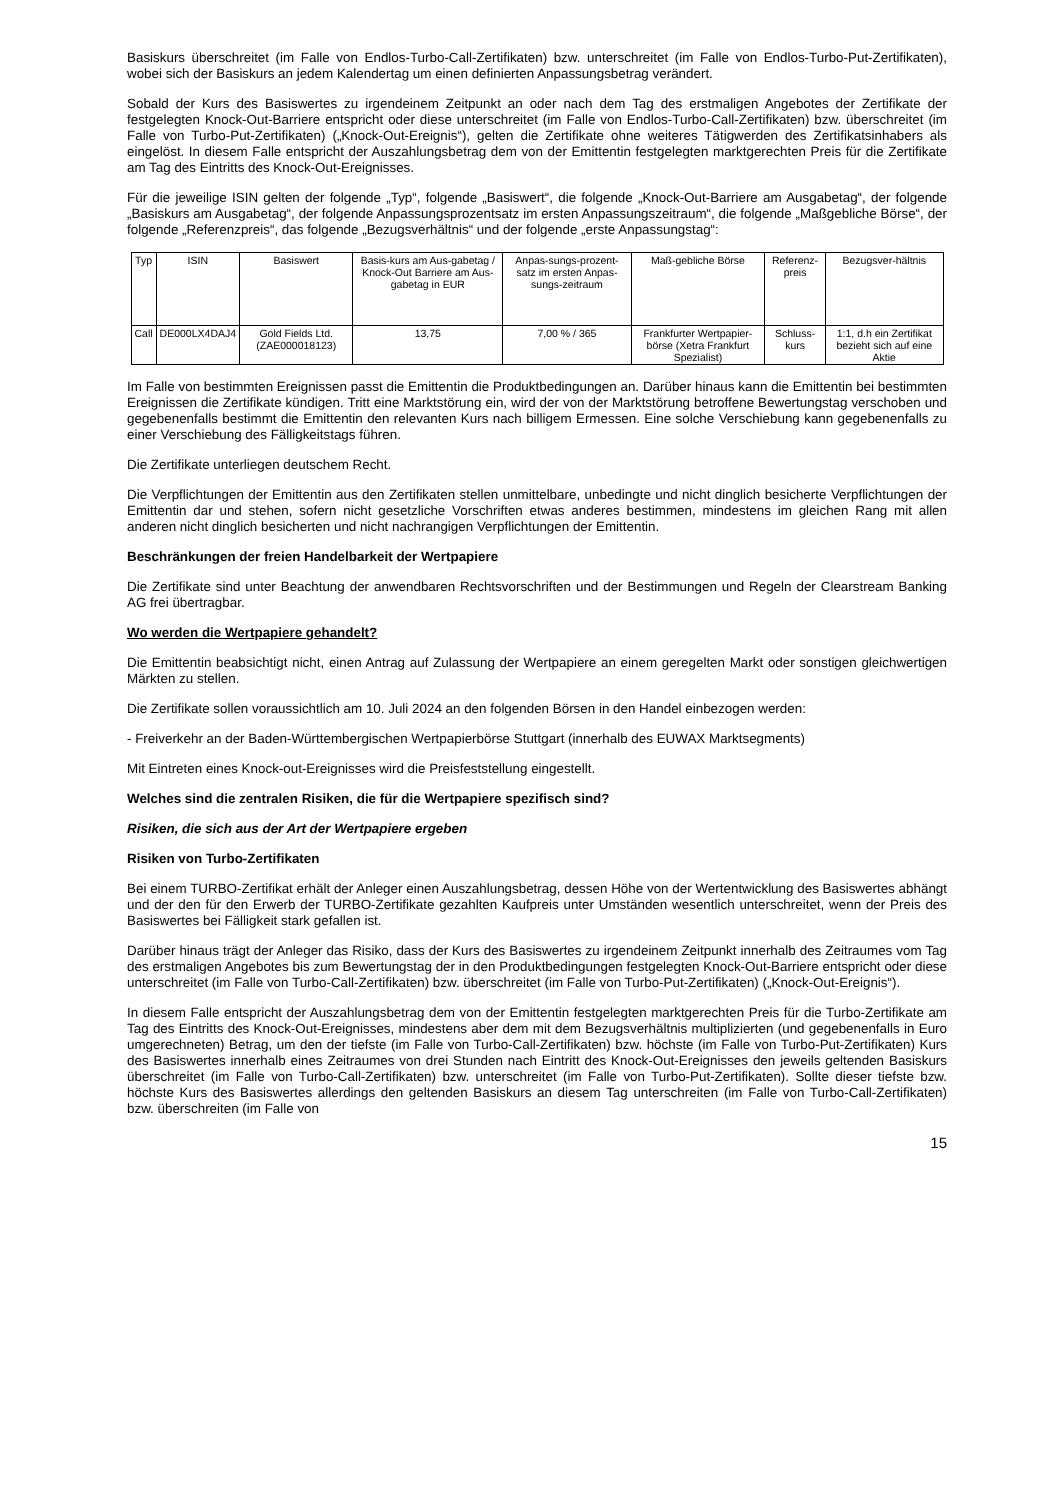Basiskurs überschreitet (im Falle von Endlos-Turbo-Call-Zertifikaten) bzw. unterschreitet (im Falle von Endlos-Turbo-Put-Zertifikaten), wobei sich der Basiskurs an jedem Kalendertag um einen definierten Anpassungsbetrag verändert.
Sobald der Kurs des Basiswertes zu irgendeinem Zeitpunkt an oder nach dem Tag des erstmaligen Angebotes der Zertifikate der festgelegten Knock-Out-Barriere entspricht oder diese unterschreitet (im Falle von Endlos-Turbo-Call-Zertifikaten) bzw. überschreitet (im Falle von Turbo-Put-Zertifikaten) („Knock-Out-Ereignis“), gelten die Zertifikate ohne weiteres Tätigwerden des Zertifikatsinhabers als eingelöst. In diesem Falle entspricht der Auszahlungsbetrag dem von der Emittentin festgelegten marktgerechten Preis für die Zertifikate am Tag des Eintritts des Knock-Out-Ereignisses.
Für die jeweilige ISIN gelten der folgende „Typ“, folgende „Basiswert“, die folgende „Knock-Out-Barriere am Ausgabetag“, der folgende „Basiskurs am Ausgabetag“, der folgende Anpassungsprozentsatz im ersten Anpassungszeitraum“, die folgende „Maßgebliche Börse“, der folgende „Referenzpreis“, das folgende „Bezugsverhältnis“ und der folgende „erste Anpassungstag“:
| Typ | ISIN | Basiswert | Basis-kurs am Aus-gabetag / Knock-Out Barriere am Aus-gabetag in EUR | Anpas-sungs-prozent-satz im ersten Anpas-sungs-zeitraum | Maß-gebliche Börse | Referenz-preis | Bezugsver-hältnis |
| --- | --- | --- | --- | --- | --- | --- | --- |
| Call | DE000LX4DAJ4 | Gold Fields Ltd. (ZAE000018123) | 13,75 | 7,00 % / 365 | Frankfurter Wertpapier-börse (Xetra Frankfurt Spezialist) | Schluss-kurs | 1:1, d.h ein Zertifikat bezieht sich auf eine Aktie |
Im Falle von bestimmten Ereignissen passt die Emittentin die Produktbedingungen an. Darüber hinaus kann die Emittentin bei bestimmten Ereignissen die Zertifikate kündigen. Tritt eine Marktstörung ein, wird der von der Marktstörung betroffene Bewertungstag verschoben und gegebenenfalls bestimmt die Emittentin den relevanten Kurs nach billigem Ermessen. Eine solche Verschiebung kann gegebenenfalls zu einer Verschiebung des Fälligkeitstags führen.
Die Zertifikate unterliegen deutschem Recht.
Die Verpflichtungen der Emittentin aus den Zertifikaten stellen unmittelbare, unbedingte und nicht dinglich besicherte Verpflichtungen der Emittentin dar und stehen, sofern nicht gesetzliche Vorschriften etwas anderes bestimmen, mindestens im gleichen Rang mit allen anderen nicht dinglich besicherten und nicht nachrangigen Verpflichtungen der Emittentin.
Beschränkungen der freien Handelbarkeit der Wertpapiere
Die Zertifikate sind unter Beachtung der anwendbaren Rechtsvorschriften und der Bestimmungen und Regeln der Clearstream Banking AG frei übertragbar.
Wo werden die Wertpapiere gehandelt?
Die Emittentin beabsichtigt nicht, einen Antrag auf Zulassung der Wertpapiere an einem geregelten Markt oder sonstigen gleichwertigen Märkten zu stellen.
Die Zertifikate sollen voraussichtlich am 10. Juli 2024 an den folgenden Börsen in den Handel einbezogen werden:
- Freiverkehr an der Baden-Württembergischen Wertpapierbörse Stuttgart (innerhalb des EUWAX Marktsegments)
Mit Eintreten eines Knock-out-Ereignisses wird die Preisfeststellung eingestellt.
Welches sind die zentralen Risiken, die für die Wertpapiere spezifisch sind?
Risiken, die sich aus der Art der Wertpapiere ergeben
Risiken von Turbo-Zertifikaten
Bei einem TURBO-Zertifikat erhält der Anleger einen Auszahlungsbetrag, dessen Höhe von der Wertentwicklung des Basiswertes abhängt und der den für den Erwerb der TURBO-Zertifikate gezahlten Kaufpreis unter Umständen wesentlich unterschreitet, wenn der Preis des Basiswertes bei Fälligkeit stark gefallen ist.
Darüber hinaus trägt der Anleger das Risiko, dass der Kurs des Basiswertes zu irgendeinem Zeitpunkt innerhalb des Zeitraumes vom Tag des erstmaligen Angebotes bis zum Bewertungstag der in den Produktbedingungen festgelegten Knock-Out-Barriere entspricht oder diese unterschreitet (im Falle von Turbo-Call-Zertifikaten) bzw. überschreitet (im Falle von Turbo-Put-Zertifikaten) („Knock-Out-Ereignis“).
In diesem Falle entspricht der Auszahlungsbetrag dem von der Emittentin festgelegten marktgerechten Preis für die Turbo-Zertifikate am Tag des Eintritts des Knock-Out-Ereignisses, mindestens aber dem mit dem Bezugsverhältnis multiplizierten (und gegebenenfalls in Euro umgerechneten) Betrag, um den der tiefste (im Falle von Turbo-Call-Zertifikaten) bzw. höchste (im Falle von Turbo-Put-Zertifikaten) Kurs des Basiswertes innerhalb eines Zeitraumes von drei Stunden nach Eintritt des Knock-Out-Ereignisses den jeweils geltenden Basiskurs überschreitet (im Falle von Turbo-Call-Zertifikaten) bzw. unterschreitet (im Falle von Turbo-Put-Zertifikaten). Sollte dieser tiefste bzw. höchste Kurs des Basiswertes allerdings den geltenden Basiskurs an diesem Tag unterschreiten (im Falle von Turbo-Call-Zertifikaten) bzw. überschreiten (im Falle von
15